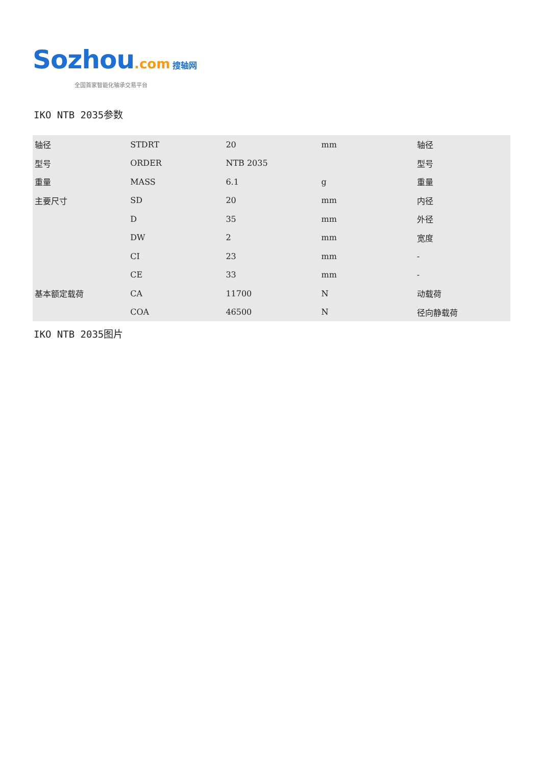Sozhou.com 搜轴网
全国首家智能化轴承交易平台
IKO NTB 2035参数
| 轴径 | STDRT | 20 | mm | 轴径 |
| 型号 | ORDER | NTB 2035 | | 型号 |
| 重量 | MASS | 6.1 | g | 重量 |
| 主要尺寸 | SD | 20 | mm | 内径 |
| | D | 35 | mm | 外径 |
| | DW | 2 | mm | 宽度 |
| | CI | 23 | mm | - |
| | CE | 33 | mm | - |
| 基本额定载荷 | CA | 11700 | N | 动载荷 |
| | COA | 46500 | N | 径向静载荷 |
IKO NTB 2035图片